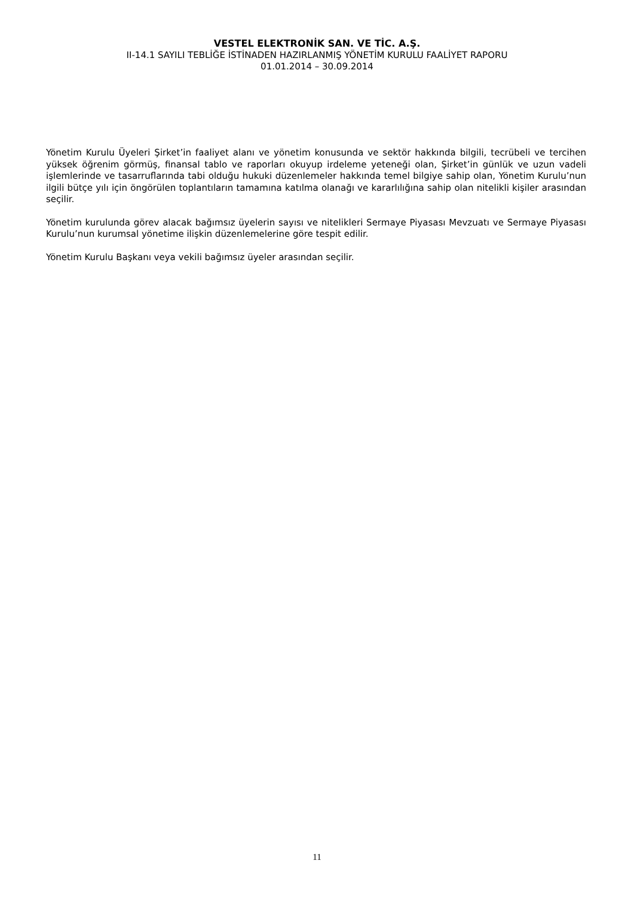VESTEL ELEKTRONİK SAN. VE TİC. A.Ş.
II-14.1 SAYILI TEBLİĞE İSTİNADEN HAZIRLANMIŞ YÖNETİM KURULU FAALİYET RAPORU
01.01.2014 – 30.09.2014
Yönetim Kurulu Üyeleri Şirket’in faaliyet alanı ve yönetim konusunda ve sektör hakkında bilgili, tecrübeli ve tercihen yüksek öğrenim görmüş, finansal tablo ve raporları okuyup irdeleme yeteneği olan, Şirket’in günlük ve uzun vadeli işlemlerinde ve tasarruflarında tabi olduğu hukuki düzenlemeler hakkında temel bilgiye sahip olan, Yönetim Kurulu’nun ilgili bütçe yılı için öngörülen toplantıların tamamına katılma olanağı ve kararlılığına sahip olan nitelikli kişiler arasından seçilir.
Yönetim kurulunda görev alacak bağımsız üyelerin sayısı ve nitelikleri Sermaye Piyasası Mevzuatı ve Sermaye Piyasası Kurulu’nun kurumsal yönetime ilişkin düzenlemelerine göre tespit edilir.
Yönetim Kurulu Başkanı veya vekili bağımsız üyeler arasından seçilir.
11